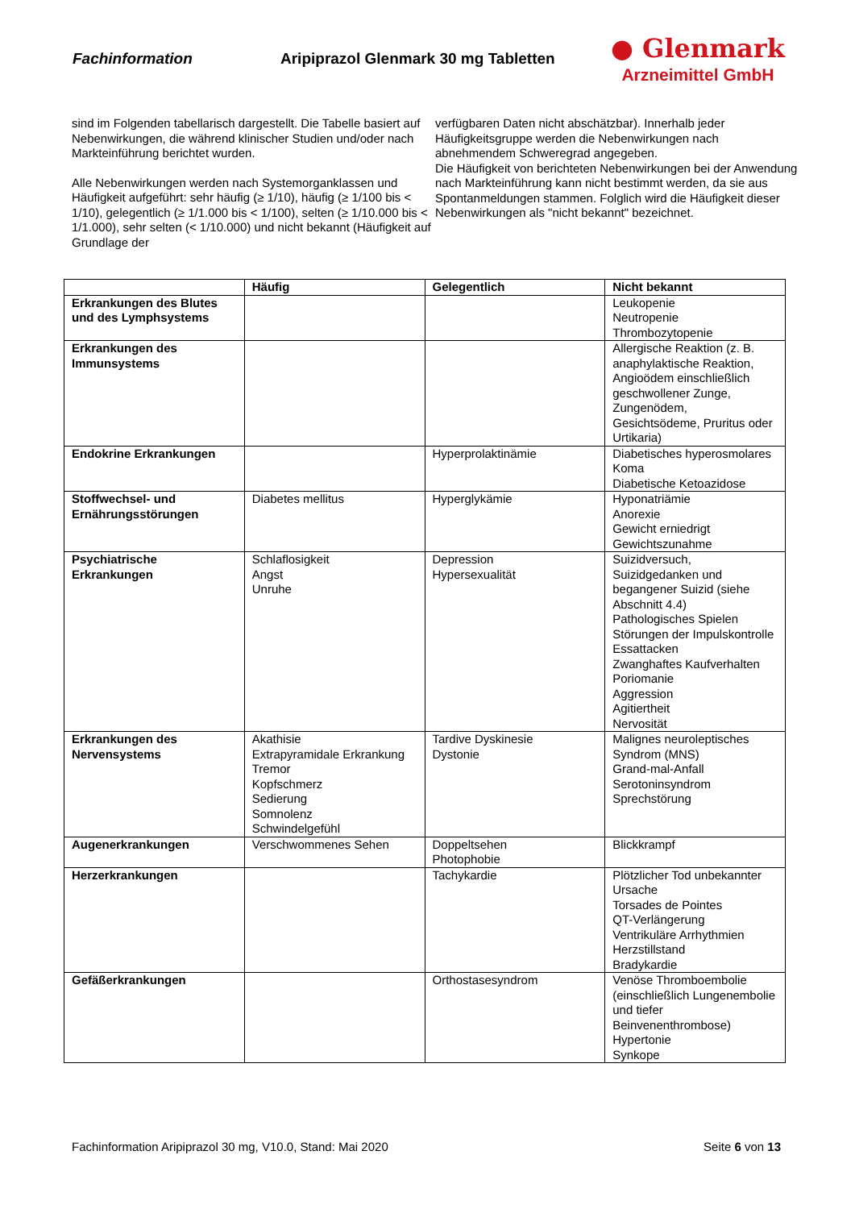Fachinformation
Aripiprazol Glenmark 30 mg Tabletten
● Glenmark
Arzneimittel GmbH
sind im Folgenden tabellarisch dargestellt. Die Tabelle basiert auf Nebenwirkungen, die während klinischer Studien und/oder nach Markteinführung berichtet wurden.
Alle Nebenwirkungen werden nach Systemorganklassen und Häufigkeit aufgeführt: sehr häufig (≥ 1/10), häufig (≥ 1/100 bis < 1/10), gelegentlich (≥ 1/1.000 bis < 1/100), selten (≥ 1/10.000 bis < 1/1.000), sehr selten (< 1/10.000) und nicht bekannt (Häufigkeit auf Grundlage der
verfügbaren Daten nicht abschätzbar). Innerhalb jeder Häufigkeitsgruppe werden die Nebenwirkungen nach abnehmendem Schweregrad angegeben.
Die Häufigkeit von berichteten Nebenwirkungen bei der Anwendung nach Markteinführung kann nicht bestimmt werden, da sie aus Spontanmeldungen stammen. Folglich wird die Häufigkeit dieser Nebenwirkungen als "nicht bekannt" bezeichnet.
| | Häufig | Gelegentlich | Nicht bekannt |
| --- | --- | --- | --- |
| Erkrankungen des Blutes und des Lymphsystems | | | Leukopenie Neutropenie Thrombozytopenie |
| Erkrankungen des Immunsystems | | | Allergische Reaktion (z. B. anaphylaktische Reaktion, Angioödem einschließlich geschwollener Zunge, Zungenödem, Gesichtsödeme, Pruritus oder Urtikaria) |
| Endokrine Erkrankungen | | Hyperprolaktinämie | Diabetisches hyperosmolares Koma Diabetische Ketoazidose |
| Stoffwechsel- und Ernährungsstörungen | Diabetes mellitus | Hyperglykämie | Hyponatriämie Anorexie Gewicht erniedrigt Gewichtszunahme |
| Psychiatrische Erkrankungen | Schlaflosigkeit Angst Unruhe | Depression Hypersexualität | Suizidversuch, Suizidgedanken und begangener Suizid (siehe Abschnitt 4.4) Pathologisches Spielen Störungen der Impulskontrolle Essattacken Zwanghaftes Kaufverhalten Poriomanie Aggression Agitiertheit Nervosität |
| Erkrankungen des Nervensystems | Akathisie Extrapyramidale Erkrankung Tremor Kopfschmerz Sedierung Somnolenz Schwindelgefühl | Tardive Dyskinesie Dystonie | Malignes neuroleptisches Syndrom (MNS) Grand-mal-Anfall Serotoninsyndrom Sprechstörung |
| Augenerkrankungen | Verschwommenes Sehen | Doppeltsehen Photophobie | Blickkrampf |
| Herzerkrankungen | | Tachykardie | Plötzlicher Tod unbekannter Ursache Torsades de Pointes QT-Verlängerung Ventrikuläre Arrhythmien Herzstillstand Bradykardie |
| Gefäßerkrankungen | | Orthostasesyndrom | Venöse Thromboembolie (einschließlich Lungenembolie und tiefer Beinvenenthrombose) Hypertonie Synkope |
Fachinformation Aripiprazol 30 mg, V10.0, Stand: Mai 2020 Seite 6 von 13